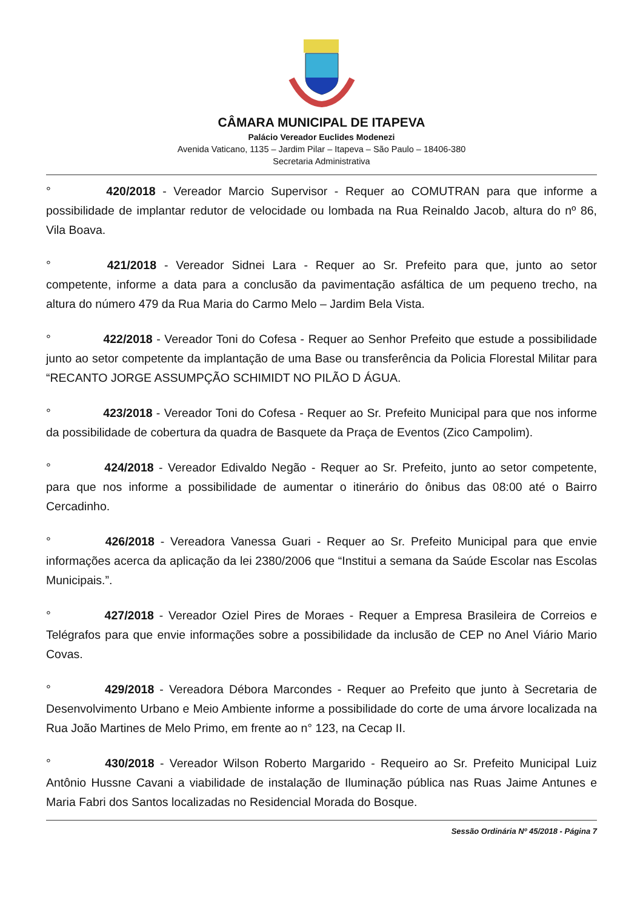CÂMARA MUNICIPAL DE ITAPEVA
Palácio Vereador Euclides Modenezi
Avenida Vaticano, 1135 – Jardim Pilar – Itapeva – São Paulo – 18406-380
Secretaria Administrativa
° 420/2018 - Vereador Marcio Supervisor - Requer ao COMUTRAN para que informe a possibilidade de implantar redutor de velocidade ou lombada na Rua Reinaldo Jacob, altura do nº 86, Vila Boava.
° 421/2018 - Vereador Sidnei Lara - Requer ao Sr. Prefeito para que, junto ao setor competente, informe a data para a conclusão da pavimentação asfáltica de um pequeno trecho, na altura do número 479 da Rua Maria do Carmo Melo – Jardim Bela Vista.
° 422/2018 - Vereador Toni do Cofesa - Requer ao Senhor Prefeito que estude a possibilidade junto ao setor competente da implantação de uma Base ou transferência da Policia Florestal Militar para “RECANTO JORGE ASSUMPÇÃO SCHIMIDT NO PILÃO D ÁGUA.
° 423/2018 - Vereador Toni do Cofesa - Requer ao Sr. Prefeito Municipal para que nos informe da possibilidade de cobertura da quadra de Basquete da Praça de Eventos (Zico Campolim).
° 424/2018 - Vereador Edivaldo Negão - Requer ao Sr. Prefeito, junto ao setor competente, para que nos informe a possibilidade de aumentar o itinerário do ônibus das 08:00 até o Bairro Cercadinho.
° 426/2018 - Vereadora Vanessa Guari - Requer ao Sr. Prefeito Municipal para que envie informações acerca da aplicação da lei 2380/2006 que “Institui a semana da Saúde Escolar nas Escolas Municipais.”.
° 427/2018 - Vereador Oziel Pires de Moraes - Requer a Empresa Brasileira de Correios e Telégrafos para que envie informações sobre a possibilidade da inclusão de CEP no Anel Viário Mario Covas.
° 429/2018 - Vereadora Débora Marcondes - Requer ao Prefeito que junto à Secretaria de Desenvolvimento Urbano e Meio Ambiente informe a possibilidade do corte de uma árvore localizada na Rua João Martines de Melo Primo, em frente ao n° 123, na Cecap II.
° 430/2018 - Vereador Wilson Roberto Margarido - Requeiro ao Sr. Prefeito Municipal Luiz Antônio Hussne Cavani a viabilidade de instalação de Iluminação pública nas Ruas Jaime Antunes e Maria Fabri dos Santos localizadas no Residencial Morada do Bosque.
Sessão Ordinária Nº 45/2018 - Página 7